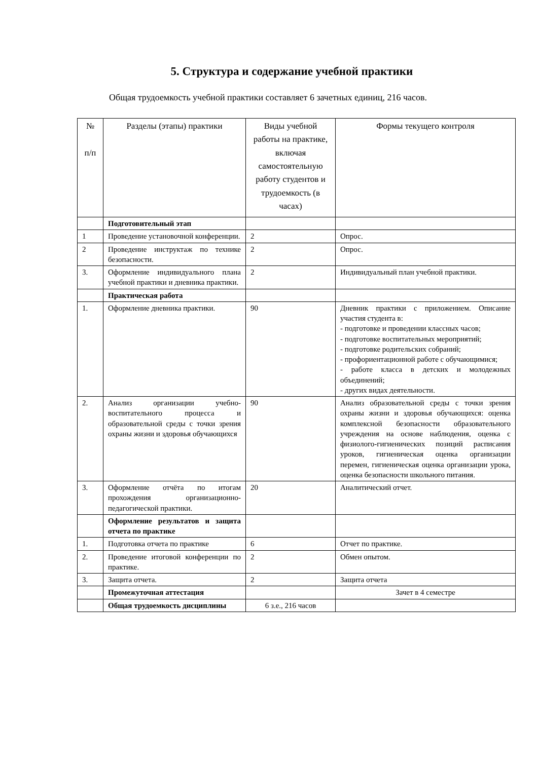5. Структура и содержание учебной практики
Общая трудоемкость учебной практики составляет 6 зачетных единиц, 216 часов.
| № п/п | Разделы (этапы) практики | Виды учебной работы на практике, включая самостоятельную работу студентов и трудоемкость (в часах) | Формы текущего контроля |
| --- | --- | --- | --- |
| | Подготовительный этап | | |
| 1 | Проведение установочной конференции. | 2 | Опрос. |
| 2 | Проведение инструктаж по технике безопасности. | 2 | Опрос. |
| 3. | Оформление индивидуального плана учебной практики и дневника практики. | 2 | Индивидуальный план учебной практики. |
| | Практическая работа | | |
| 1. | Оформление дневника практики. | 90 | Дневник практики с приложением. Описание участия студента в: - подготовке и проведении классных часов; - подготовке воспитательных мероприятий; - подготовке родительских собраний; - профориентационной работе с обучающимися; - работе класса в детских и молодежных объединений; - других видах деятельности. |
| 2. | Анализ организации учебно-воспитательного процесса и образовательной среды с точки зрения охраны жизни и здоровья обучающихся | 90 | Анализ образовательной среды с точки зрения охраны жизни и здоровья обучающихся: оценка комплексной безопасности образовательного учреждения на основе наблюдения, оценка с физиолого-гигиенических позиций расписания уроков, гигиеническая оценка организации перемен, гигиеническая оценка организации урока, оценка безопасности школьного питания. |
| 3. | Оформление отчёта по итогам прохождения организационно-педагогической практики. | 20 | Аналитический отчет. |
| | Оформление результатов и защита отчета по практике | | |
| 1. | Подготовка отчета по практике | 6 | Отчет по практике. |
| 2. | Проведение итоговой конференции по практике. | 2 | Обмен опытом. |
| 3. | Защита отчета. | 2 | Защита отчета |
| | Промежуточная аттестация | | Зачет в 4 семестре |
| | Общая трудоемкость дисциплины | 6 з.е., 216 часов | |